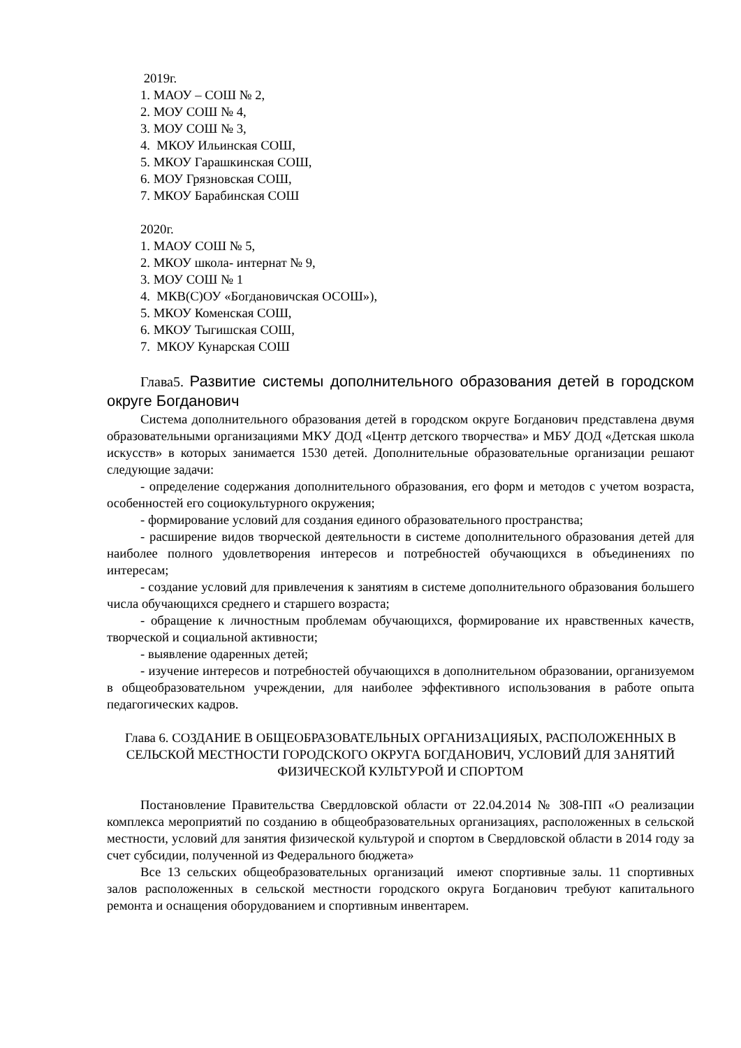2019г.
1. МАОУ – СОШ № 2,
2. МОУ СОШ № 4,
3. МОУ СОШ № 3,
4. МКОУ Ильинская СОШ,
5. МКОУ Гарашкинская СОШ,
6. МОУ Грязновская СОШ,
7. МКОУ Барабинская СОШ
2020г.
1. МАОУ СОШ № 5,
2. МКОУ школа- интернат № 9,
3. МОУ СОШ № 1
4. МКВ(С)ОУ «Богдановичская ОСОШ»),
5. МКОУ Коменская СОШ,
6. МКОУ Тыгишская СОШ,
7. МКОУ Кунарская СОШ
Глава5. Развитие системы дополнительного образования детей в городском округе Богданович
Система дополнительного образования детей в городском округе Богданович представлена двумя образовательными организациями МКУ ДОД «Центр детского творчества» и МБУ ДОД «Детская школа искусств» в которых занимается 1530 детей. Дополнительные образовательные организации решают следующие задачи:
- определение содержания дополнительного образования, его форм и методов с учетом возраста, особенностей его социокультурного окружения;
- формирование условий для создания единого образовательного пространства;
- расширение видов творческой деятельности в системе дополнительного образования детей для наиболее полного удовлетворения интересов и потребностей обучающихся в объединениях по интересам;
- создание условий для привлечения к занятиям в системе дополнительного образования большего числа обучающихся среднего и старшего возраста;
- обращение к личностным проблемам обучающихся, формирование их нравственных качеств, творческой и социальной активности;
- выявление одаренных детей;
- изучение интересов и потребностей обучающихся в дополнительном образовании, организуемом в общеобразовательном учреждении, для наиболее эффективного использования в работе опыта педагогических кадров.
Глава 6. СОЗДАНИЕ В ОБЩЕОБРАЗОВАТЕЛЬНЫХ ОРГАНИЗАЦИЯЫХ, РАСПОЛОЖЕННЫХ В СЕЛЬСКОЙ МЕСТНОСТИ ГОРОДСКОГО ОКРУГА БОГДАНОВИЧ, УСЛОВИЙ ДЛЯ ЗАНЯТИЙ ФИЗИЧЕСКОЙ КУЛЬТУРОЙ И СПОРТОМ
Постановление Правительства Свердловской области от 22.04.2014 № 308-ПП «О реализации комплекса мероприятий по созданию в общеобразовательных организациях, расположенных в сельской местности, условий для занятия физической культурой и спортом в Свердловской области в 2014 году за счет субсидии, полученной из Федерального бюджета»
Все 13 сельских общеобразовательных организаций имеют спортивные залы. 11 спортивных залов расположенных в сельской местности городского округа Богданович требуют капитального ремонта и оснащения оборудованием и спортивным инвентарем.